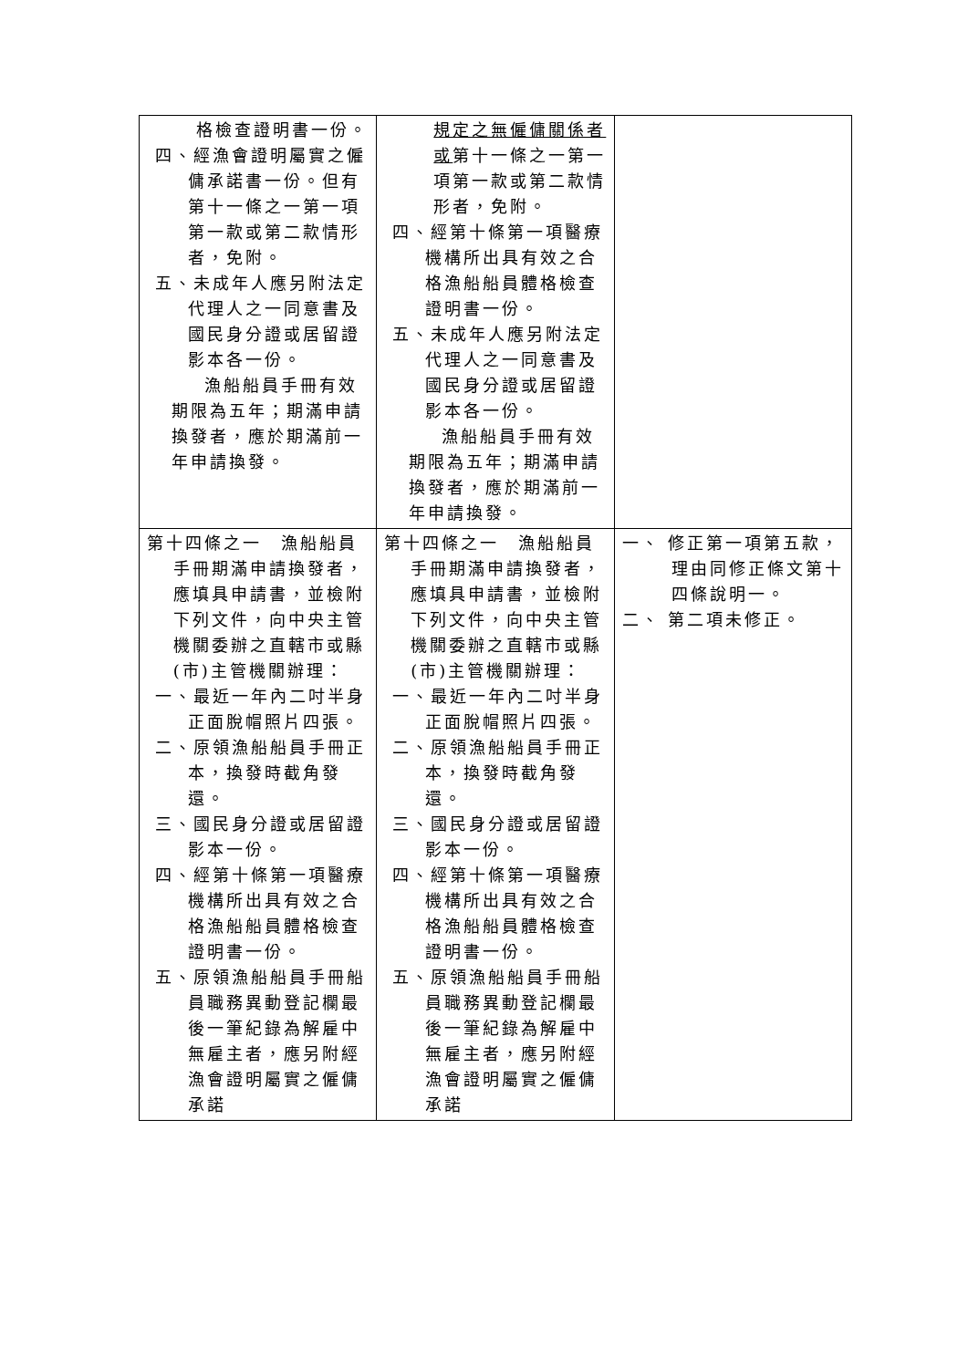| 格檢查證明書一份。 四、經漁會證明屬實之僱傭承諾書一份。但有第十一條之一第一項第一款或第二款情形者，免附。 五、未成年人應另附法定代理人之一同意書及國民身分證或居留證影本各一份。 漁船船員手冊有效期限為五年；期滿申請換發者，應於期滿前一年申請換發。 | 規定之無僱傭關係者或 第十一條之一第一項第一款或第二款情形者，免附。 四、經第十條第一項醫療機構所出具有效之合格漁船船員體格檢查證明書一份。 五、未成年人應另附法定代理人之一同意書及國民身分證或居留證影本各一份。 漁船船員手冊有效期限為五年；期滿申請換發者，應於期滿前一年申請換發。 | |
| 第十四條之一 漁船船員手冊期滿申請換發者，應填具申請書，並檢附下列文件，向中央主管機關委辦之直轄市或縣(市)主管機關辦理： 一、最近一年內二吋半身正面脫帽照片四張。 二、原領漁船船員手冊正本，換發時截角發還。 三、國民身分證或居留證影本一份。 四、經第十條第一項醫療機構所出具有效之合格漁船船員體格檢查證明書一份。 五、原領漁船船員手冊船員職務異動登記欄最後一筆紀錄為解雇中無雇主者，應另附經漁會證明屬實之僱傭承諾 | 第十四條之一 漁船船員手冊期滿申請換發者，應填具申請書，並檢附下列文件，向中央主管機關委辦之直轄市或縣(市)主管機關辦理： 一、最近一年內二吋半身正面脫帽照片四張。 二、原領漁船船員手冊正本，換發時截角發還。 三、國民身分證或居留證影本一份。 四、經第十條第一項醫療機構所出具有效之合格漁船船員體格檢查證明書一份。 五、原領漁船船員手冊船員職務異動登記欄最後一筆紀錄為解雇中無雇主者，應另附經漁會證明屬實之僱傭承諾 | 一、 修正第一項第五款，理由同修正條文第十四條說明一。 二、 第二項未修正。 |